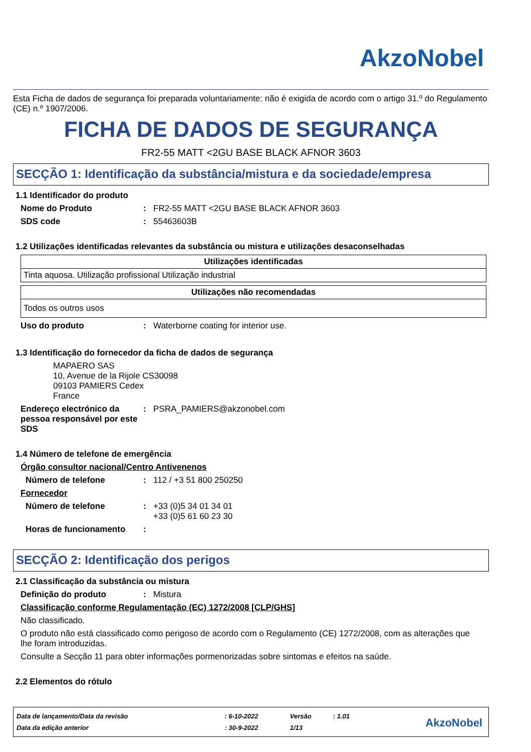AkzoNobel
Esta Ficha de dados de segurança foi preparada voluntariamente: não é exigida de acordo com o artigo 31.º do Regulamento (CE) n.º 1907/2006.
FICHA DE DADOS DE SEGURANÇA
FR2-55 MATT <2GU BASE BLACK AFNOR 3603
SECÇÃO 1: Identificação da substância/mistura e da sociedade/empresa
1.1 Identificador do produto
Nome do Produto: FR2-55 MATT <2GU BASE BLACK AFNOR 3603
SDS code: 55463603B
1.2 Utilizações identificadas relevantes da substância ou mistura e utilizações desaconselhadas
| Utilizações identificadas |
| --- |
| Tinta aquosa. Utilização profissional Utilização industrial |
| Utilizações não recomendadas |
| --- |
| Todos os outros usos |
Uso do produto: Waterborne coating for interior use.
1.3 Identificação do fornecedor da ficha de dados de segurança
MAPAERO SAS
10, Avenue de la Rijole CS30098
09103 PAMIERS Cedex
France
Endereço electrónico da pessoa responsável por este SDS: PSRA_PAMIERS@akzonobel.com
1.4 Número de telefone de emergência
Órgão consultor nacional/Centro Antivenenos
Número de telefone: 112 / +3 51 800 250250
Fornecedor
Número de telefone: +33 (0)5 34 01 34 01
+33 (0)5 61 60 23 30
Horas de funcionamento:
SECÇÃO 2: Identificação dos perigos
2.1 Classificação da substância ou mistura
Definição do produto: Mistura
Classificação conforme Regulamentação (EC) 1272/2008 [CLP/GHS]
Não classificado.
O produto não está classificado como perigoso de acordo com o Regulamento (CE) 1272/2008, com as alterações que lhe foram introduzidas.
Consulte a Secção 11 para obter informações pormenorizadas sobre sintomas e efeitos na saúde.
2.2 Elementos do rótulo
| Data de lançamento/Data da revisão | : 6-10-2022 | Versão | : 1.01 |
| Data da edição anterior | : 30-9-2022 | 1/13 | |
AkzoNobel